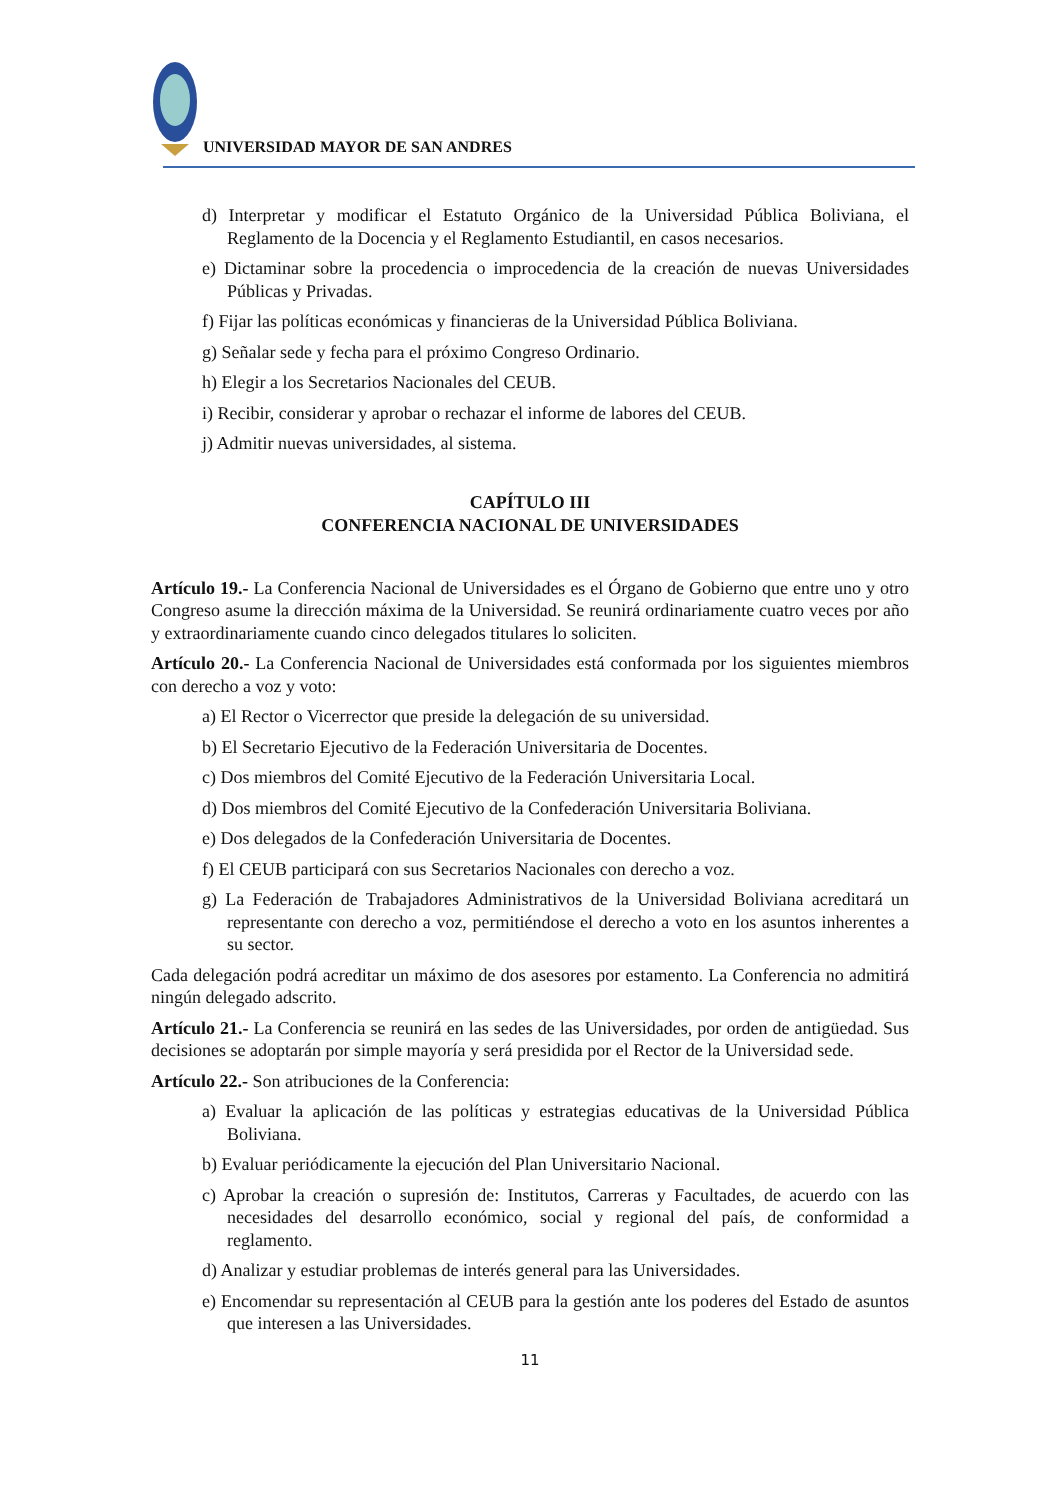UNIVERSIDAD MAYOR DE SAN ANDRES
d) Interpretar y modificar el Estatuto Orgánico de la Universidad Pública Boliviana, el Reglamento de la Docencia y el Reglamento Estudiantil, en casos necesarios.
e) Dictaminar sobre la procedencia o improcedencia de la creación de nuevas Universidades Públicas y Privadas.
f) Fijar las políticas económicas y financieras de la Universidad Pública Boliviana.
g) Señalar sede y fecha para el próximo Congreso Ordinario.
h) Elegir a los Secretarios Nacionales del CEUB.
i) Recibir, considerar y aprobar o rechazar el informe de labores del CEUB.
j) Admitir nuevas universidades, al sistema.
CAPÍTULO III
CONFERENCIA NACIONAL DE UNIVERSIDADES
Artículo 19.- La Conferencia Nacional de Universidades es el Órgano de Gobierno que entre uno y otro Congreso asume la dirección máxima de la Universidad. Se reunirá ordinariamente cuatro veces por año y extraordinariamente cuando cinco delegados titulares lo soliciten.
Artículo 20.- La Conferencia Nacional de Universidades está conformada por los siguientes miembros con derecho a voz y voto:
a) El Rector o Vicerrector que preside la delegación de su universidad.
b) El Secretario Ejecutivo de la Federación Universitaria de Docentes.
c) Dos miembros del Comité Ejecutivo de la Federación Universitaria Local.
d) Dos miembros del Comité Ejecutivo de la Confederación Universitaria Boliviana.
e) Dos delegados de la Confederación Universitaria de Docentes.
f) El CEUB participará con sus Secretarios Nacionales con derecho a voz.
g) La Federación de Trabajadores Administrativos de la Universidad Boliviana acreditará un representante con derecho a voz, permitiéndose el derecho a voto en los asuntos inherentes a su sector.
Cada delegación podrá acreditar un máximo de dos asesores por estamento. La Conferencia no admitirá ningún delegado adscrito.
Artículo 21.- La Conferencia se reunirá en las sedes de las Universidades, por orden de antigüedad. Sus decisiones se adoptarán por simple mayoría y será presidida por el Rector de la Universidad sede.
Artículo 22.- Son atribuciones de la Conferencia:
a) Evaluar la aplicación de las políticas y estrategias educativas de la Universidad Pública Boliviana.
b) Evaluar periódicamente la ejecución del Plan Universitario Nacional.
c) Aprobar la creación o supresión de: Institutos, Carreras y Facultades, de acuerdo con las necesidades del desarrollo económico, social y regional del país, de conformidad a reglamento.
d) Analizar y estudiar problemas de interés general para las Universidades.
e) Encomendar su representación al CEUB para la gestión ante los poderes del Estado de asuntos que interesen a las Universidades.
11